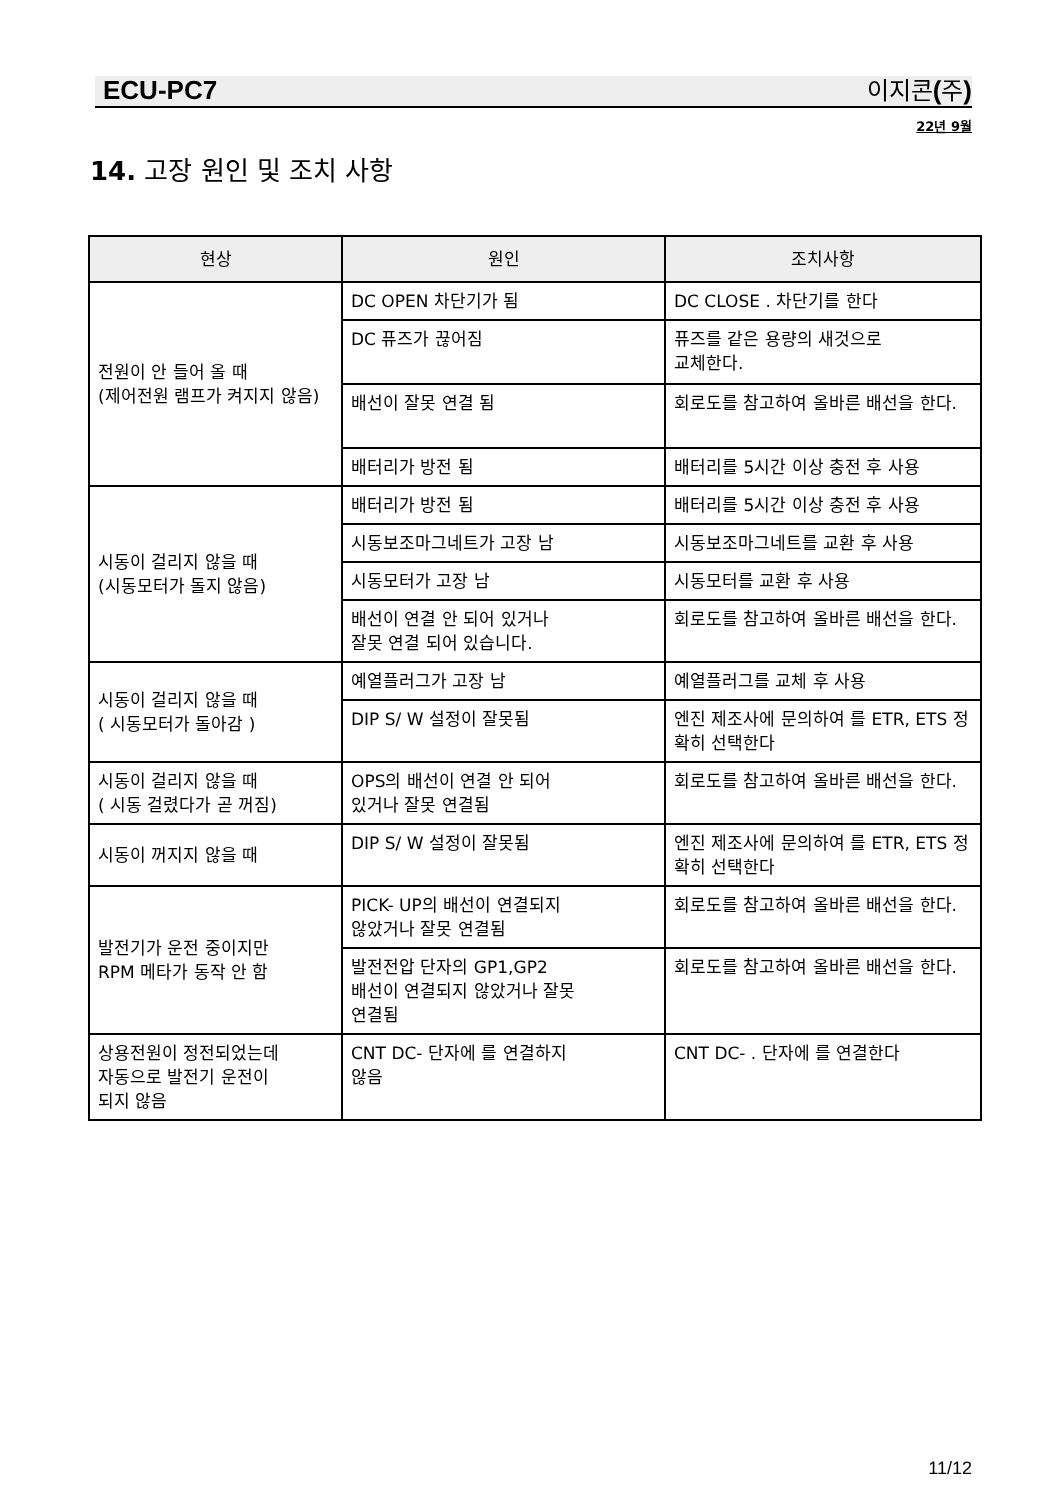ECU-PC7 이지콘 (주)
22년 9월
14. 고장 원인 및 조치 사항
| 현상 | 원인 | 조치사항 |
| --- | --- | --- |
| 전원이 안 들어 올 때 (제어전원 램프가 켜지지 않음) | DC OPEN 차단기가 됨 | DC CLOSE . 차단기를 한다 |
| | DC 퓨즈가 끊어짐 | 퓨즈를 같은 용량의 새것으로 교체한다. |
| | 배선이 잘못 연결 됨 | 회로도를 참고하여 올바른 배선을 한다. |
| | 배터리가 방전 됨 | 배터리를 5시간 이상 충전 후 사용 |
| 시동이 걸리지 않을 때 (시동모터가 돌지 않음) | 배터리가 방전 됨 | 배터리를 5시간 이상 충전 후 사용 |
| | 시동보조마그네트가 고장 남 | 시동보조마그네트를 교환 후 사용 |
| | 시동모터가 고장 남 | 시동모터를 교환 후 사용 |
| | 배선이 연결 안 되어 있거나 잘못 연결 되어 있습니다. | 회로도를 참고하여 올바른 배선을 한다. |
| 시동이 걸리지 않을 때 ( 시동모터가 돌아감 ) | 예열플러그가 고장 남 | 예열플러그를 교체 후 사용 |
| | DIP S/ W 설정이 잘못됨 | 엔진 제조사에 문의하여 를 ETR, ETS 정확히 선택한다 |
| 시동이 걸리지 않을 때 ( 시동 걸렸다가 곧 꺼짐) | OPS의 배선이 연결 안 되어 있거나 잘못 연결됨 | 회로도를 참고하여 올바른 배선을 한다. |
| 시동이 꺼지지 않을 때 | DIP S/ W 설정이 잘못됨 | 엔진 제조사에 문의하여 를 ETR, ETS 정확히 선택한다 |
| 발전기가 운전 중이지만 RPM 메타가 동작 안 함 | PICK- UP의 배선이 연결되지 않았거나 잘못 연결됨 | 회로도를 참고하여 올바른 배선을 한다. |
| | 발전전압 단자의 GP1,GP2 배선이 연결되지 않았거나 잘못 연결됨 | 회로도를 참고하여 올바른 배선을 한다. |
| 상용전원이 정전되었는데 자동으로 발전기 운전이 되지 않음 | CNT DC- 단자에 를 연결하지 않음 | CNT DC- . 단자에 를 연결한다 |
11/12